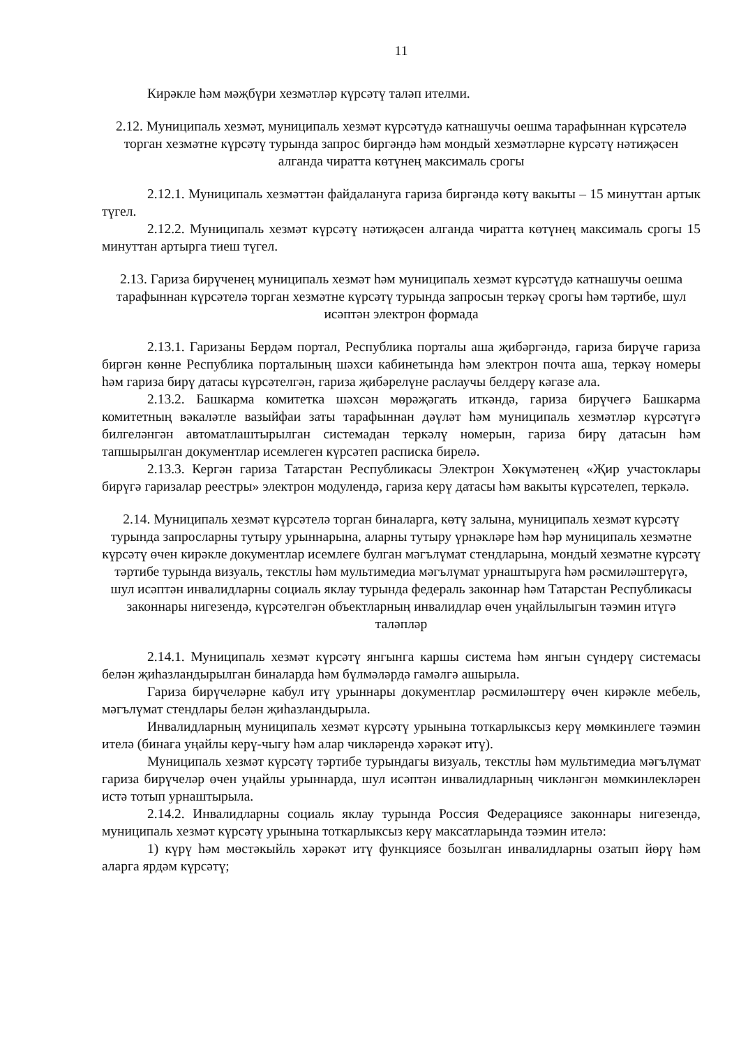11
Кирәкле һәм мәҗбүри хезмәтләр күрсәтү таләп ителми.
2.12. Муниципаль хезмәт, муниципаль хезмәт күрсәтүдә катнашучы оешма тарафыннан күрсәтелә торган хезмәтне күрсәтү турында запрос биргәндә һәм мондый хезмәтләрне күрсәтү нәтиҗәсен алганда чиратта көтүнең максималь срогы
2.12.1. Муниципаль хезмәттән файдалануга гариза биргәндә көтү вакыты – 15 минуттан артык түгел.
2.12.2. Муниципаль хезмәт күрсәтү нәтиҗәсен алганда чиратта көтүнең максималь срогы 15 минуттан артырга тиеш түгел.
2.13. Гариза бирүченең муниципаль хезмәт һәм муниципаль хезмәт күрсәтүдә катнашучы оешма тарафыннан күрсәтелә торган хезмәтне күрсәтү турында запросын теркәү срогы һәм тәртибе, шул исәптән электрон формада
2.13.1. Гаризаны Бердәм портал, Республика порталы аша җибәргәндә, гариза бирүче гариза биргән көнне Республика порталының шәхси кабинетында һәм электрон почта аша, теркәү номеры һәм гариза бирү датасы күрсәтелгән, гариза җибәрелүне раслаучы белдерү кәгазе ала.
2.13.2. Башкарма комитетка шәхсән мөрәҗәгать иткәндә, гариза бирүчегә Башкарма комитетның вәкаләтле вазыйфаи заты тарафыннан дәүләт һәм муниципаль хезмәтләр күрсәтүгә билгеләнгән автоматлаштырылган системадан теркәлү номерын, гариза бирү датасын һәм тапшырылган документлар исемлеген күрсәтеп расписка бирелә.
2.13.3. Кергән гариза Татарстан Республикасы Электрон Хөкүмәтенең «Җир участоклары бирүгә гаризалар реестры» электрон модулендә, гариза керү датасы һәм вакыты күрсәтелеп, теркәлә.
2.14. Муниципаль хезмәт күрсәтелә торган биналарга, көтү залына, муниципаль хезмәт күрсәтү турында запросларны тутыру урыннарына, аларны тутыру үрнәкләре һәм һәр муниципаль хезмәтне күрсәтү өчен кирәкле документлар исемлеге булган мәгълүмат стендларына, мондый хезмәтне күрсәтү тәртибе турында визуаль, текстлы һәм мультимедиа мәгълүмат урнаштыруга һәм рәсмиләштерүгә, шул исәптән инвалидларны социаль яклау турында федераль законнар һәм Татарстан Республикасы законнары нигезендә, күрсәтелгән объектларның инвалидлар өчен уңайлылыгын тәэмин итүгә таләпләр
2.14.1. Муниципаль хезмәт күрсәтү янгынга каршы система һәм янгын сүндерү системасы белән җиһазландырылган биналарда һәм бүлмәләрдә гамәлгә ашырыла.
Гариза бирүчеләрне кабул итү урыннары документлар рәсмиләштерү өчен кирәкле мебель, мәгълүмат стендлары белән җиһазландырыла.
Инвалидларның муниципаль хезмәт күрсәтү урынына тоткарлыксыз керү мөмкинлеге тәэмин ителә (бинага уңайлы керү-чыгу һәм алар чикләрендә хәрәкәт итү).
Муниципаль хезмәт күрсәтү тәртибе турындагы визуаль, текстлы һәм мультимедиа мәгълүмат гариза бирүчеләр өчен уңайлы урыннарда, шул исәптән инвалидларның чикләнгән мөмкинлекләрен истә тотып урнаштырыла.
2.14.2. Инвалидларны социаль яклау турында Россия Федерациясе законнары нигезендә, муниципаль хезмәт күрсәтү урынына тоткарлыксыз керү максатларында тәэмин ителә:
1) күрү һәм мөстәкыйль хәрәкәт итү функциясе бозылган инвалидларны озатып йөрү һәм аларга ярдәм күрсәтү;